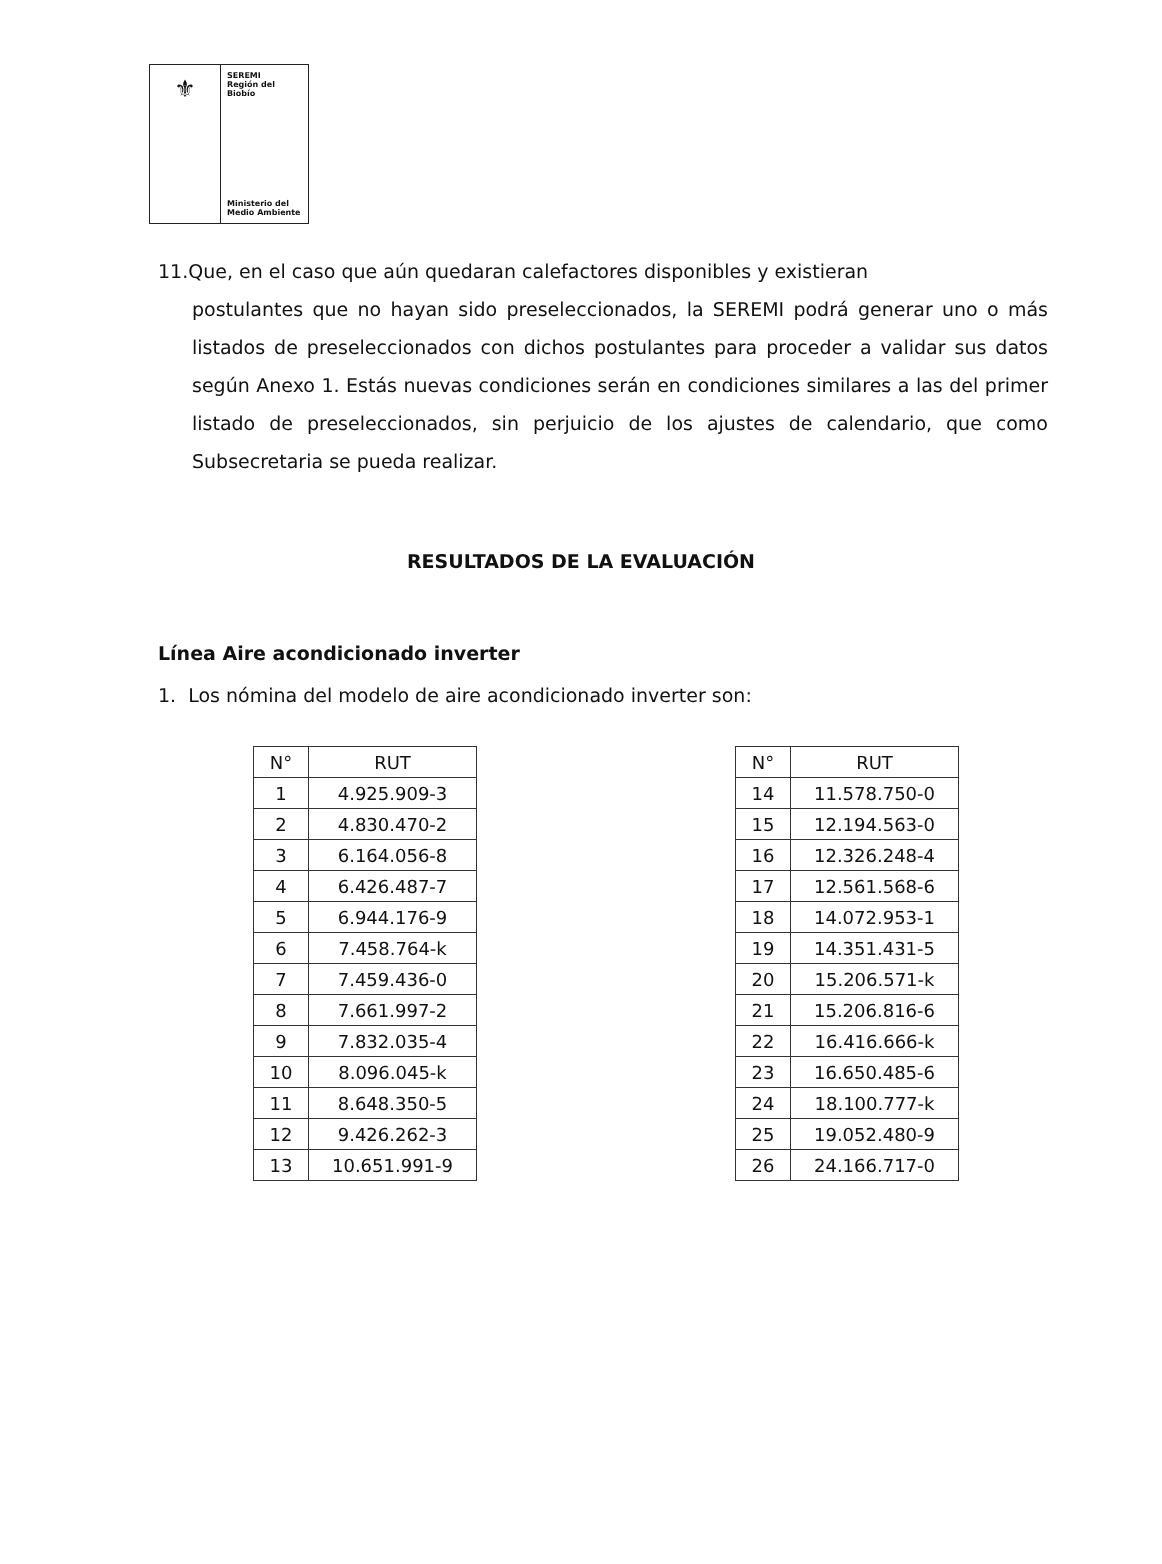⚜
SEREMI
Región del Biobío
Ministerio del
Medio Ambiente
11.Que, en el caso que aún quedaran calefactores disponibles y existieran
postulantes que no hayan sido preseleccionados, la SEREMI podrá generar uno o más listados de preseleccionados con dichos postulantes para proceder a validar sus datos según Anexo 1. Estás nuevas condiciones serán en condiciones similares a las del primer listado de preseleccionados, sin perjuicio de los ajustes de calendario, que como Subsecretaria se pueda realizar.
RESULTADOS DE LA EVALUACIÓN
Línea Aire acondicionado inverter
1. Los nómina del modelo de aire acondicionado inverter son:
| N° | RUT |
| --- | --- |
| 1 | 4.925.909-3 |
| 2 | 4.830.470-2 |
| 3 | 6.164.056-8 |
| 4 | 6.426.487-7 |
| 5 | 6.944.176-9 |
| 6 | 7.458.764-k |
| 7 | 7.459.436-0 |
| 8 | 7.661.997-2 |
| 9 | 7.832.035-4 |
| 10 | 8.096.045-k |
| 11 | 8.648.350-5 |
| 12 | 9.426.262-3 |
| 13 | 10.651.991-9 |
| N° | RUT |
| --- | --- |
| 14 | 11.578.750-0 |
| 15 | 12.194.563-0 |
| 16 | 12.326.248-4 |
| 17 | 12.561.568-6 |
| 18 | 14.072.953-1 |
| 19 | 14.351.431-5 |
| 20 | 15.206.571-k |
| 21 | 15.206.816-6 |
| 22 | 16.416.666-k |
| 23 | 16.650.485-6 |
| 24 | 18.100.777-k |
| 25 | 19.052.480-9 |
| 26 | 24.166.717-0 |